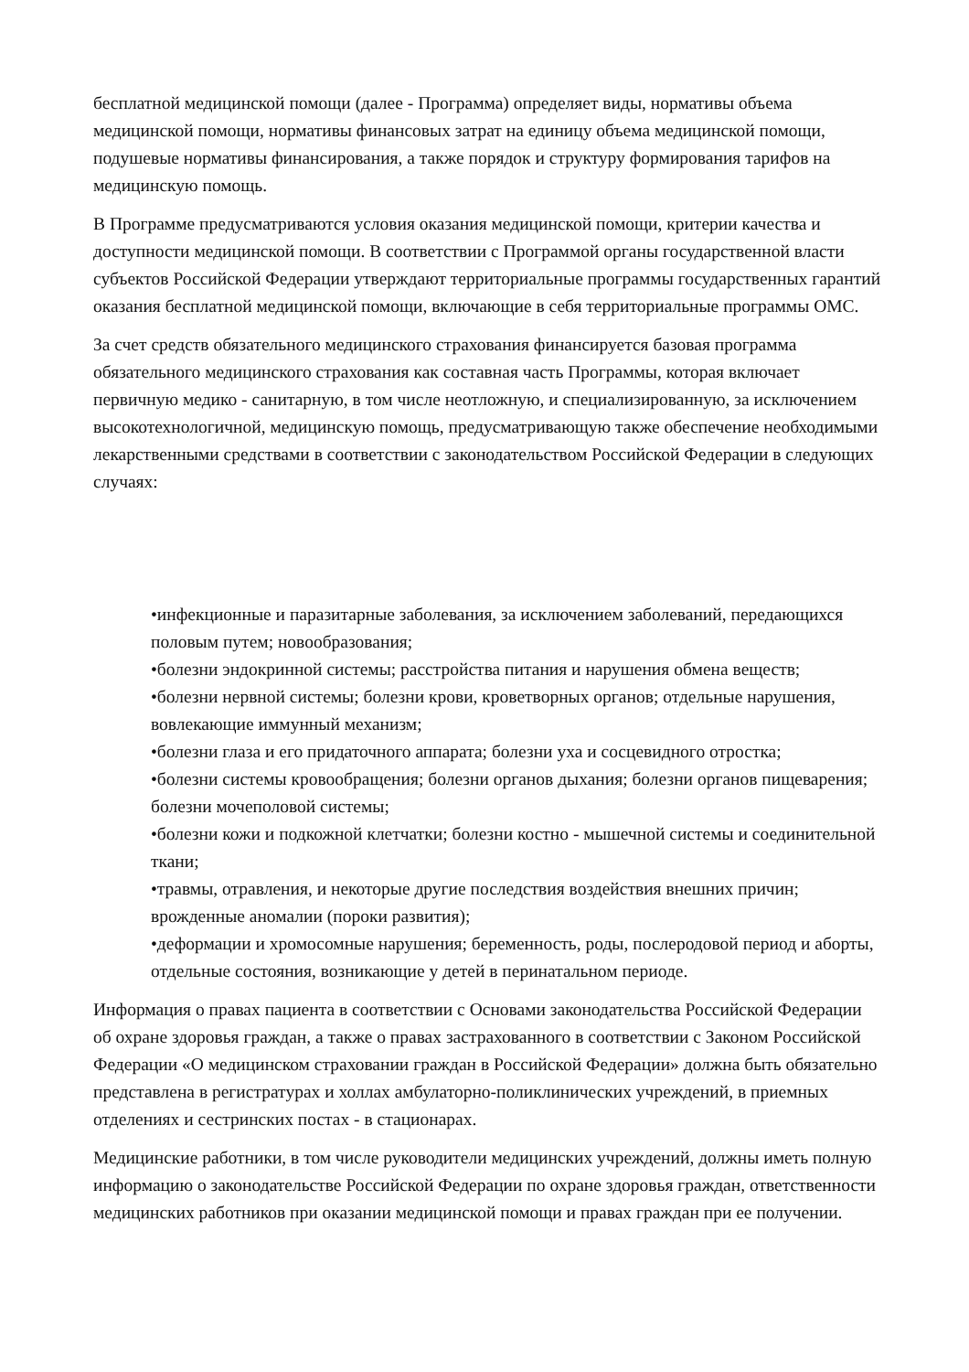бесплатной медицинской помощи (далее - Программа) определяет виды, нормативы объема медицинской помощи, нормативы финансовых затрат на единицу объема медицинской помощи, подушевые нормативы финансирования, а также порядок и структуру формирования тарифов на медицинскую помощь.
В Программе предусматриваются условия оказания медицинской помощи, критерии качества и доступности медицинской помощи. В соответствии с Программой органы государственной власти субъектов Российской Федерации утверждают территориальные программы государственных гарантий оказания бесплатной медицинской помощи, включающие в себя территориальные программы ОМС.
За счет средств обязательного медицинского страхования финансируется базовая программа обязательного медицинского страхования как составная часть Программы, которая включает первичную медико - санитарную, в том числе неотложную, и специализированную, за исключением высокотехнологичной, медицинскую помощь, предусматривающую также обеспечение необходимыми лекарственными средствами в соответствии с законодательством Российской Федерации в следующих случаях:
•инфекционные и паразитарные заболевания, за исключением заболеваний, передающихся половым путем; новообразования;
•болезни эндокринной системы; расстройства питания и нарушения обмена веществ;
•болезни нервной системы; болезни крови, кроветворных органов; отдельные нарушения, вовлекающие иммунный механизм;
•болезни глаза и его придаточного аппарата; болезни уха и сосцевидного отростка;
•болезни системы кровообращения; болезни органов дыхания; болезни органов пищеварения; болезни мочеполовой системы;
•болезни кожи и подкожной клетчатки; болезни костно - мышечной системы и соединительной ткани;
•травмы, отравления, и некоторые другие последствия воздействия внешних причин; врожденные аномалии (пороки развития);
•деформации и хромосомные нарушения; беременность, роды, послеродовой период и аборты, отдельные состояния, возникающие у детей в перинатальном периоде.
Информация о правах пациента в соответствии с Основами законодательства Российской Федерации об охране здоровья граждан, а также о правах застрахованного в соответствии с Законом Российской Федерации «О медицинском страховании граждан в Российской Федерации» должна быть обязательно представлена в регистратурах и холлах амбулаторно-поликлинических учреждений, в приемных отделениях и сестринских постах - в стационарах.
Медицинские работники, в том числе руководители медицинских учреждений, должны иметь полную информацию о законодательстве Российской Федерации по охране здоровья граждан, ответственности медицинских работников при оказании медицинской помощи и правах граждан при ее получении.